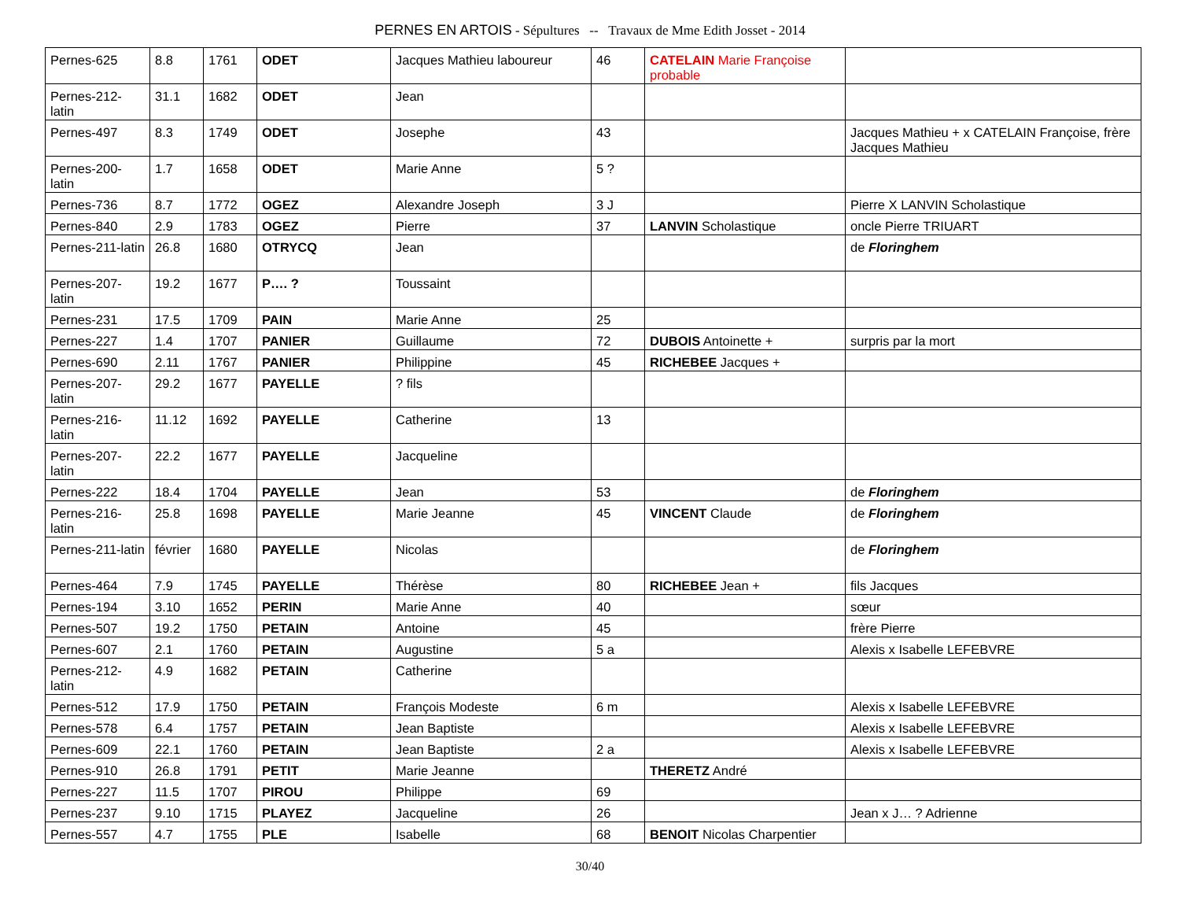PERNES EN ARTOIS - Sépultures -- Travaux de Mme Edith Josset - 2014
| Pernes-625 | 8.8 | 1761 | ODET | Jacques Mathieu laboureur | 46 | CATELAIN Marie Françoise probable | |
| Pernes-212-latin | 31.1 | 1682 | ODET | Jean | | | |
| Pernes-497 | 8.3 | 1749 | ODET | Josephe | 43 | | Jacques Mathieu + x CATELAIN Françoise, frère Jacques Mathieu |
| Pernes-200-latin | 1.7 | 1658 | ODET | Marie Anne | 5 ? | | |
| Pernes-736 | 8.7 | 1772 | OGEZ | Alexandre Joseph | 3 J | | Pierre X LANVIN Scholastique |
| Pernes-840 | 2.9 | 1783 | OGEZ | Pierre | 37 | LANVIN Scholastique | oncle Pierre TRIUART |
| Pernes-211-latin | 26.8 | 1680 | OTRYCQ | Jean | | | de Floringhem |
| Pernes-207-latin | 19.2 | 1677 | P…. ? | Toussaint | | | |
| Pernes-231 | 17.5 | 1709 | PAIN | Marie Anne | 25 | | |
| Pernes-227 | 1.4 | 1707 | PANIER | Guillaume | 72 | DUBOIS Antoinette + | surpris par la mort |
| Pernes-690 | 2.11 | 1767 | PANIER | Philippine | 45 | RICHEBEE Jacques + | |
| Pernes-207-latin | 29.2 | 1677 | PAYELLE | ? fils | | | |
| Pernes-216-latin | 11.12 | 1692 | PAYELLE | Catherine | 13 | | |
| Pernes-207-latin | 22.2 | 1677 | PAYELLE | Jacqueline | | | |
| Pernes-222 | 18.4 | 1704 | PAYELLE | Jean | 53 | | de Floringhem |
| Pernes-216-latin | 25.8 | 1698 | PAYELLE | Marie Jeanne | 45 | VINCENT Claude | de Floringhem |
| Pernes-211-latin | février | 1680 | PAYELLE | Nicolas | | | de Floringhem |
| Pernes-464 | 7.9 | 1745 | PAYELLE | Thérèse | 80 | RICHEBEE Jean + | fils Jacques |
| Pernes-194 | 3.10 | 1652 | PERIN | Marie Anne | 40 | | sœur |
| Pernes-507 | 19.2 | 1750 | PETAIN | Antoine | 45 | | frère Pierre |
| Pernes-607 | 2.1 | 1760 | PETAIN | Augustine | 5 a | | Alexis x Isabelle LEFEBVRE |
| Pernes-212-latin | 4.9 | 1682 | PETAIN | Catherine | | | |
| Pernes-512 | 17.9 | 1750 | PETAIN | François Modeste | 6 m | | Alexis x Isabelle LEFEBVRE |
| Pernes-578 | 6.4 | 1757 | PETAIN | Jean Baptiste | | | Alexis x Isabelle LEFEBVRE |
| Pernes-609 | 22.1 | 1760 | PETAIN | Jean Baptiste | 2 a | | Alexis x Isabelle LEFEBVRE |
| Pernes-910 | 26.8 | 1791 | PETIT | Marie Jeanne | | THERETZ André | |
| Pernes-227 | 11.5 | 1707 | PIROU | Philippe | 69 | | |
| Pernes-237 | 9.10 | 1715 | PLAYEZ | Jacqueline | 26 | | Jean x J… ? Adrienne |
| Pernes-557 | 4.7 | 1755 | PLE | Isabelle | 68 | BENOIT Nicolas Charpentier | |
30/40